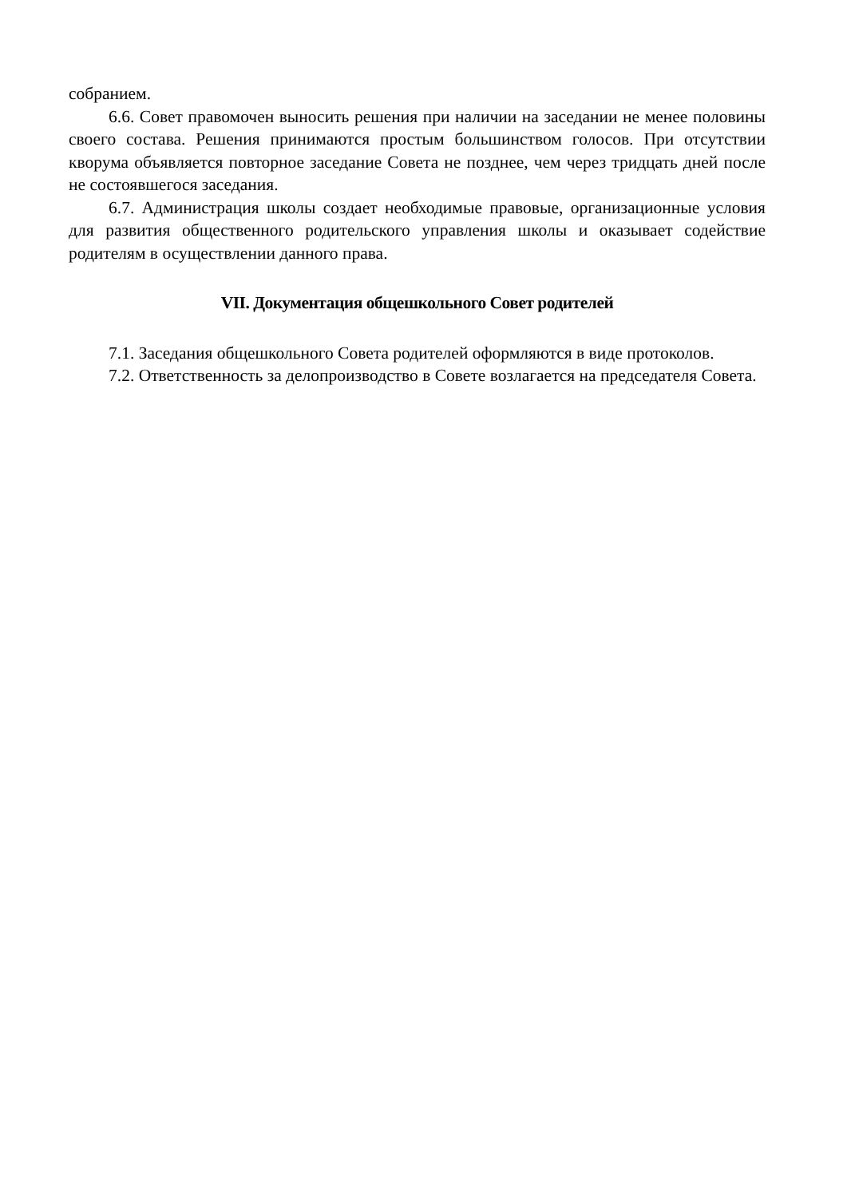собранием.
6.6. Совет правомочен выносить решения при наличии на заседании не менее половины своего состава. Решения принимаются простым большинством голосов. При отсутствии кворума объявляется повторное заседание Совета не позднее, чем через тридцать дней после не состоявшегося заседания.
6.7. Администрация школы создает необходимые правовые, организационные условия для развития общественного родительского управления школы и оказывает содействие родителям в осуществлении данного права.
VII. Документация общешкольного Совет родителей
7.1. Заседания общешкольного Совета родителей оформляются в виде протоколов.
7.2. Ответственность за делопроизводство в Совете возлагается на председателя Совета.